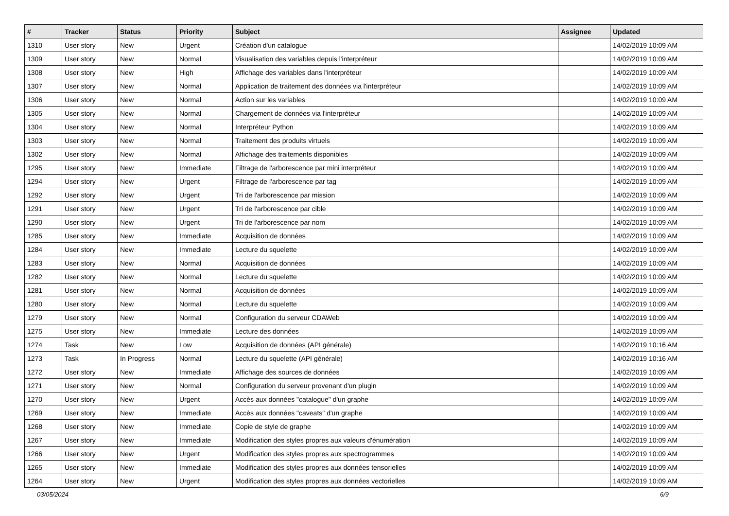| # | Tracker | Status | Priority | Subject | Assignee | Updated |
| --- | --- | --- | --- | --- | --- | --- |
| 1310 | User story | New | Urgent | Création d'un catalogue | | 14/02/2019 10:09 AM |
| 1309 | User story | New | Normal | Visualisation des variables depuis l'interpréteur | | 14/02/2019 10:09 AM |
| 1308 | User story | New | High | Affichage des variables dans l'interpréteur | | 14/02/2019 10:09 AM |
| 1307 | User story | New | Normal | Application de traitement des données via l'interpréteur | | 14/02/2019 10:09 AM |
| 1306 | User story | New | Normal | Action sur les variables | | 14/02/2019 10:09 AM |
| 1305 | User story | New | Normal | Chargement de données via l'interpréteur | | 14/02/2019 10:09 AM |
| 1304 | User story | New | Normal | Interpréteur Python | | 14/02/2019 10:09 AM |
| 1303 | User story | New | Normal | Traitement des produits virtuels | | 14/02/2019 10:09 AM |
| 1302 | User story | New | Normal | Affichage des traitements disponibles | | 14/02/2019 10:09 AM |
| 1295 | User story | New | Immediate | Filtrage de l'arborescence par mini interpréteur | | 14/02/2019 10:09 AM |
| 1294 | User story | New | Urgent | Filtrage de l'arborescence par tag | | 14/02/2019 10:09 AM |
| 1292 | User story | New | Urgent | Tri de l'arborescence par mission | | 14/02/2019 10:09 AM |
| 1291 | User story | New | Urgent | Tri de l'arborescence par cible | | 14/02/2019 10:09 AM |
| 1290 | User story | New | Urgent | Tri de l'arborescence par nom | | 14/02/2019 10:09 AM |
| 1285 | User story | New | Immediate | Acquisition de données | | 14/02/2019 10:09 AM |
| 1284 | User story | New | Immediate | Lecture du squelette | | 14/02/2019 10:09 AM |
| 1283 | User story | New | Normal | Acquisition de données | | 14/02/2019 10:09 AM |
| 1282 | User story | New | Normal | Lecture du squelette | | 14/02/2019 10:09 AM |
| 1281 | User story | New | Normal | Acquisition de données | | 14/02/2019 10:09 AM |
| 1280 | User story | New | Normal | Lecture du squelette | | 14/02/2019 10:09 AM |
| 1279 | User story | New | Normal | Configuration du serveur CDAWeb | | 14/02/2019 10:09 AM |
| 1275 | User story | New | Immediate | Lecture des données | | 14/02/2019 10:09 AM |
| 1274 | Task | New | Low | Acquisition de données (API générale) | | 14/02/2019 10:16 AM |
| 1273 | Task | In Progress | Normal | Lecture du squelette (API générale) | | 14/02/2019 10:16 AM |
| 1272 | User story | New | Immediate | Affichage des sources de données | | 14/02/2019 10:09 AM |
| 1271 | User story | New | Normal | Configuration du serveur provenant d'un plugin | | 14/02/2019 10:09 AM |
| 1270 | User story | New | Urgent | Accès aux données "catalogue" d'un graphe | | 14/02/2019 10:09 AM |
| 1269 | User story | New | Immediate | Accès aux données "caveats" d'un graphe | | 14/02/2019 10:09 AM |
| 1268 | User story | New | Immediate | Copie de style de graphe | | 14/02/2019 10:09 AM |
| 1267 | User story | New | Immediate | Modification des styles propres aux valeurs d'énumération | | 14/02/2019 10:09 AM |
| 1266 | User story | New | Urgent | Modification des styles propres aux spectrogrammes | | 14/02/2019 10:09 AM |
| 1265 | User story | New | Immediate | Modification des styles propres aux données tensorielles | | 14/02/2019 10:09 AM |
| 1264 | User story | New | Urgent | Modification des styles propres aux données vectorielles | | 14/02/2019 10:09 AM |
03/05/2024 6/9